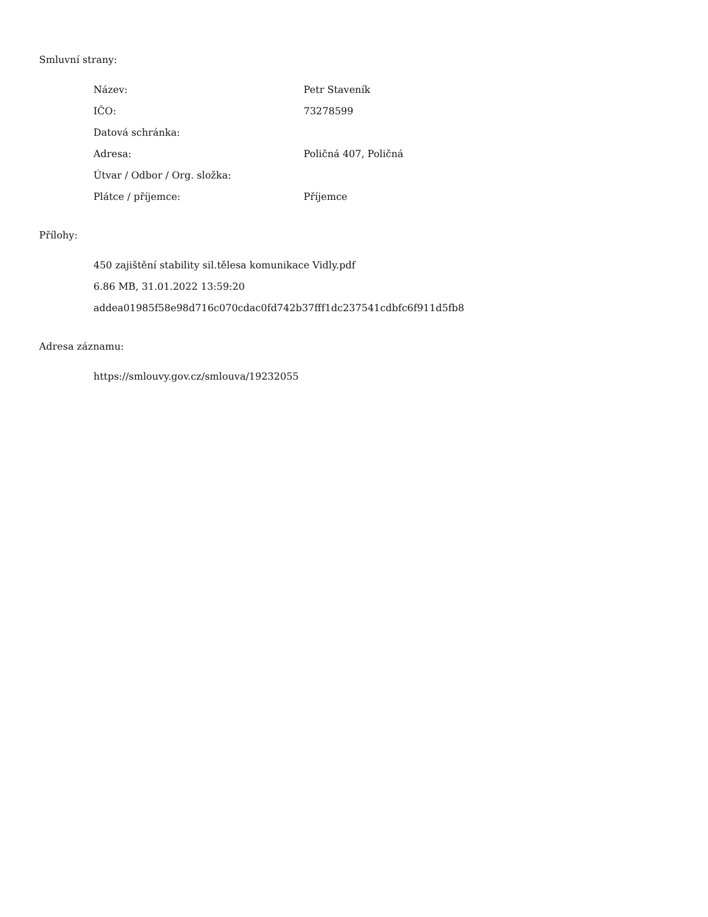Smluvní strany:
| Název: | Petr Staveník |
| IČO: | 73278599 |
| Datová schránka: | |
| Adresa: | Poličná 407, Poličná |
| Útvar / Odbor / Org. složka: | |
| Plátce / příjemce: | Příjemce |
Přílohy:
450 zajištění stability sil.tělesa komunikace Vidly.pdf
6.86 MB, 31.01.2022 13:59:20
addea01985f58e98d716c070cdac0fd742b37fff1dc237541cdbfc6f911d5fb8
Adresa záznamu:
https://smlouvy.gov.cz/smlouva/19232055